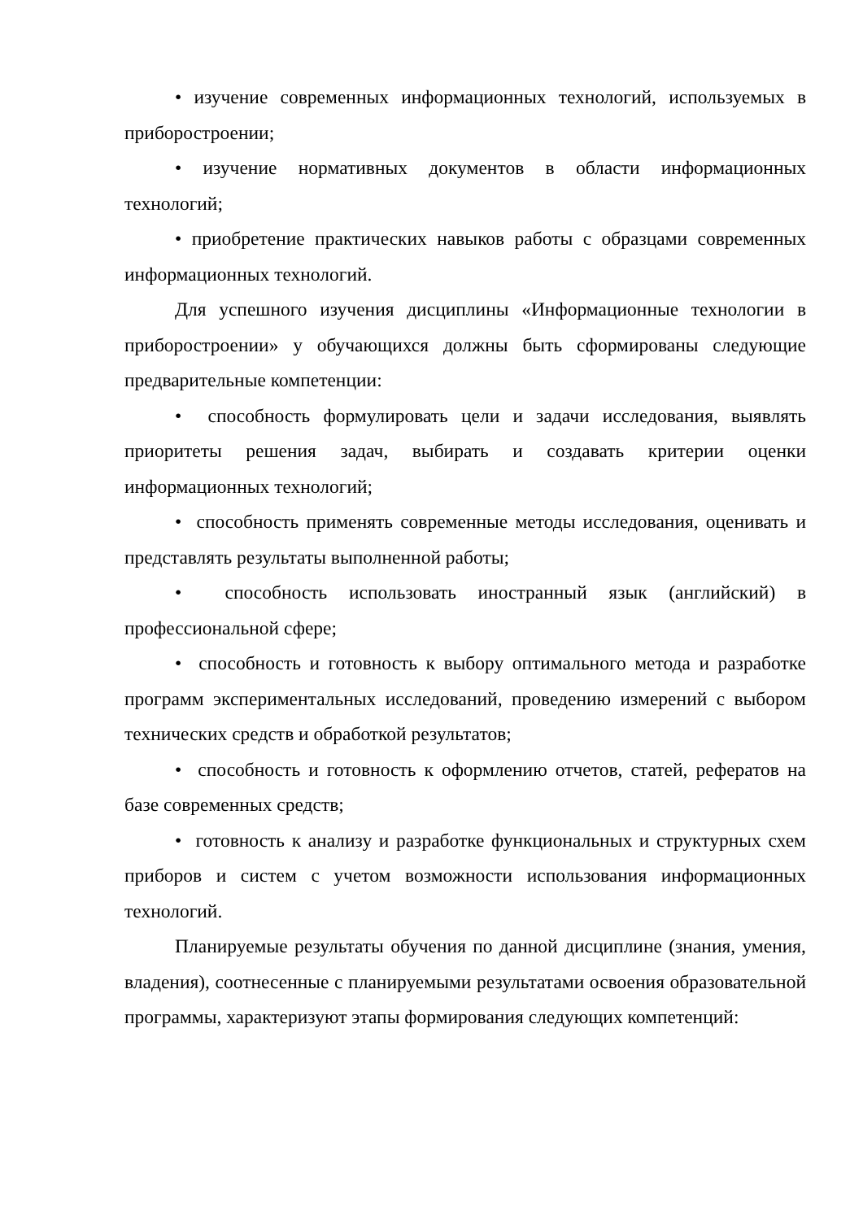• изучение современных информационных технологий, используемых в приборостроении;
• изучение нормативных документов в области информационных технологий;
• приобретение практических навыков работы с образцами современных информационных технологий.
Для успешного изучения дисциплины «Информационные технологии в приборостроении» у обучающихся должны быть сформированы следующие предварительные компетенции:
• способность формулировать цели и задачи исследования, выявлять приоритеты решения задач, выбирать и создавать критерии оценки информационных технологий;
• способность применять современные методы исследования, оценивать и представлять результаты выполненной работы;
• способность использовать иностранный язык (английский) в профессиональной сфере;
• способность и готовность к выбору оптимального метода и разработке программ экспериментальных исследований, проведению измерений с выбором технических средств и обработкой результатов;
• способность и готовность к оформлению отчетов, статей, рефератов на базе современных средств;
• готовность к анализу и разработке функциональных и структурных схем приборов и систем с учетом возможности использования информационных технологий.
Планируемые результаты обучения по данной дисциплине (знания, умения, владения), соотнесенные с планируемыми результатами освоения образовательной программы, характеризуют этапы формирования следующих компетенций: